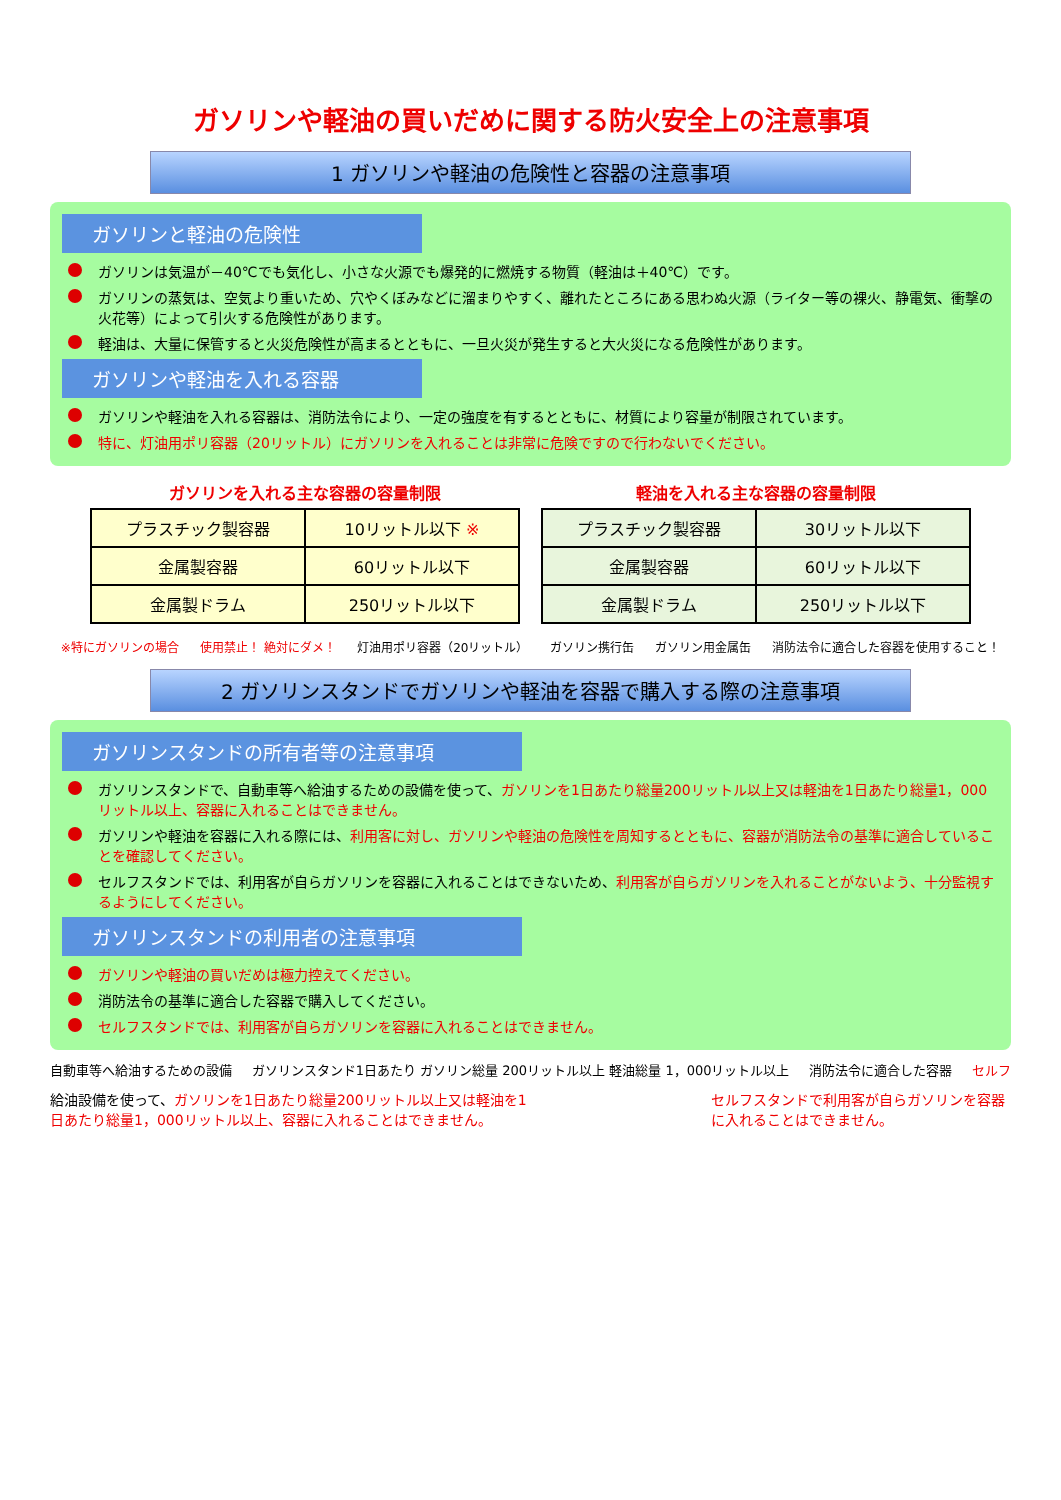ガソリンや軽油の買いだめに関する防火安全上の注意事項
1 ガソリンや軽油の危険性と容器の注意事項
ガソリンと軽油の危険性
ガソリンは気温が－40℃でも気化し、小さな火源でも爆発的に燃焼する物質（軽油は＋40℃）です。
ガソリンの蒸気は、空気より重いため、穴やくぼみなどに溜まりやすく、離れたところにある思わぬ火源（ライター等の裸火、静電気、衝撃の火花等）によって引火する危険性があります。
軽油は、大量に保管すると火災危険性が高まるとともに、一旦火災が発生すると大火災になる危険性があります。
ガソリンや軽油を入れる容器
ガソリンや軽油を入れる容器は、消防法令により、一定の強度を有するとともに、材質により容量が制限されています。
特に、灯油用ポリ容器（20リットル）にガソリンを入れることは非常に危険ですので行わないでください。
ガソリンを入れる主な容器の容量制限
| プラスチック製容器 | 10リットル以下 ※ |
| 金属製容器 | 60リットル以下 |
| 金属製ドラム | 250リットル以下 |
軽油を入れる主な容器の容量制限
| プラスチック製容器 | 30リットル以下 |
| 金属製容器 | 60リットル以下 |
| 金属製ドラム | 250リットル以下 |
※特にガソリンの場合 使用禁止！ 絶対にダメ！ 灯油用ポリ容器（20リットル） ガソリン携行缶 ガソリン用金属缶 消防法令に適合した容器を使用すること！
2 ガソリンスタンドでガソリンや軽油を容器で購入する際の注意事項
ガソリンスタンドの所有者等の注意事項
ガソリンスタンドで、自動車等へ給油するための設備を使って、ガソリンを1日あたり総量200リットル以上又は軽油を1日あたり総量1，000リットル以上、容器に入れることはできません。
ガソリンや軽油を容器に入れる際には、利用客に対し、ガソリンや軽油の危険性を周知するとともに、容器が消防法令の基準に適合していることを確認してください。
セルフスタンドでは、利用客が自らガソリンを容器に入れることはできないため、利用客が自らガソリンを入れることがないよう、十分監視するようにしてください。
ガソリンスタンドの利用者の注意事項
ガソリンや軽油の買いだめは極力控えてください。
消防法令の基準に適合した容器で購入してください。
セルフスタンドでは、利用客が自らガソリンを容器に入れることはできません。
自動車等へ給油するための設備 ガソリンスタンド1日あたり ガソリン総量 200リットル以上 軽油総量 1，000リットル以上 消防法令に適合した容器 セルフ
給油設備を使って、ガソリンを1日あたり総量200リットル以上又は軽油を1日あたり総量1，000リットル以上、容器に入れることはできません。
セルフスタンドで利用客が自らガソリンを容器に入れることはできません。